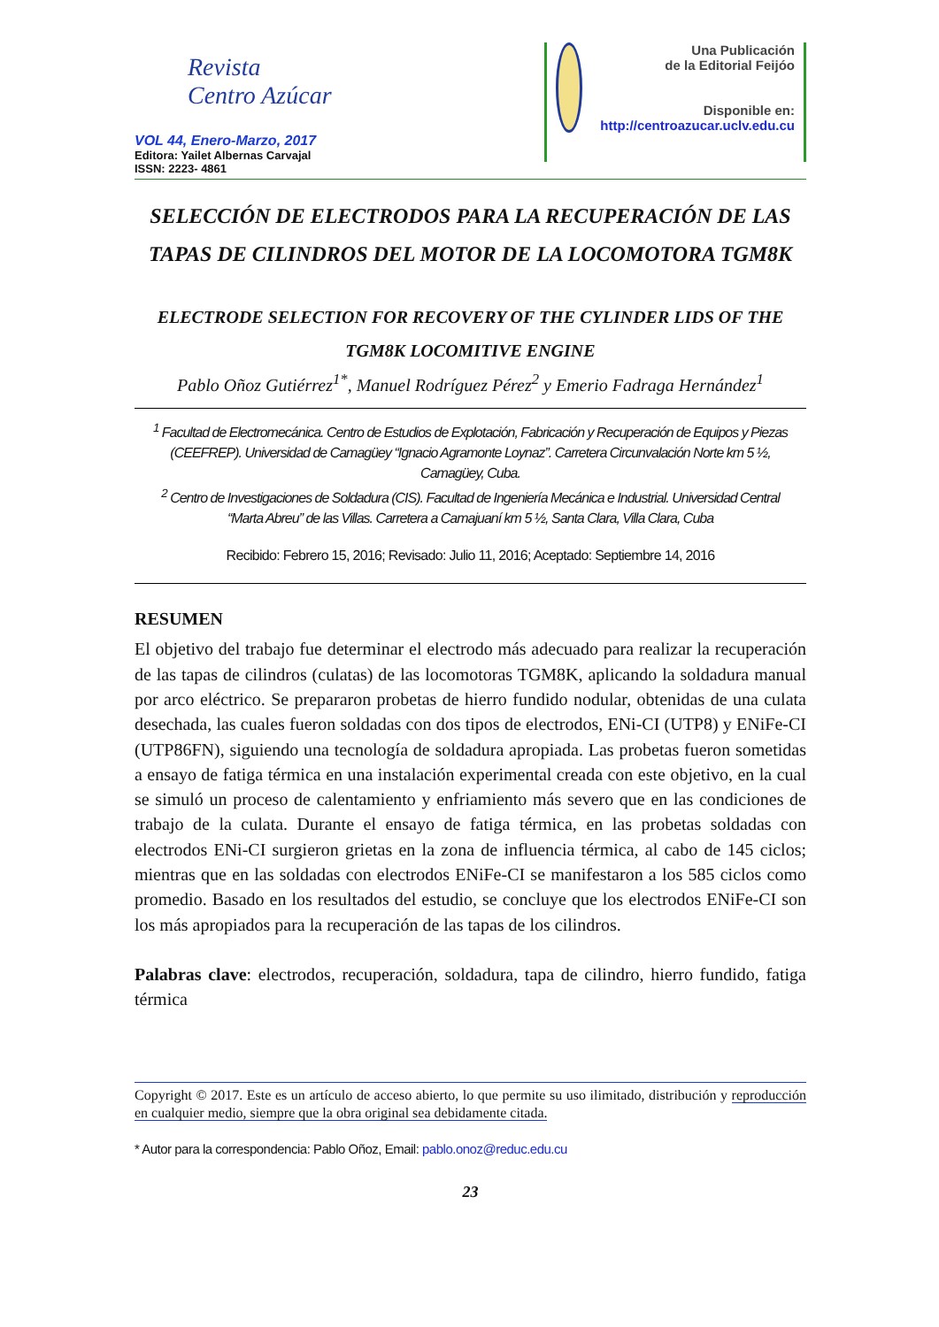Revista
Centro Azúcar
VOL 44, Enero-Marzo, 2017
Editora: Yailet Albernas Carvajal
ISSN: 2223- 4861
Una Publicación
de la Editorial Feijóo
Disponible en:
http://centroazucar.uclv.edu.cu
SELECCIÓN DE ELECTRODOS PARA LA RECUPERACIÓN DE LAS TAPAS DE CILINDROS DEL MOTOR DE LA LOCOMOTORA TGM8K
ELECTRODE SELECTION FOR RECOVERY OF THE CYLINDER LIDS OF THE TGM8K LOCOMITIVE ENGINE
Pablo Oñoz Gutiérrez<sup>1*</sup>, Manuel Rodríguez Pérez<sup>2</sup> y Emerio Fadraga Hernández<sup>1</sup>
<sup>1</sup> Facultad de Electromecánica. Centro de Estudios de Explotación, Fabricación y Recuperación de Equipos y Piezas (CEEFREP). Universidad de Camagüey “Ignacio Agramonte Loynaz”. Carretera Circunvalación Norte km 5 ½, Camagüey, Cuba.
<sup>2</sup> Centro de Investigaciones de Soldadura (CIS). Facultad de Ingeniería Mecánica e Industrial. Universidad Central “Marta Abreu” de las Villas. Carretera a Camajuaní km 5 ½, Santa Clara, Villa Clara, Cuba
Recibido: Febrero 15, 2016; Revisado: Julio 11, 2016; Aceptado: Septiembre 14, 2016
RESUMEN
El objetivo del trabajo fue determinar el electrodo más adecuado para realizar la recuperación de las tapas de cilindros (culatas) de las locomotoras TGM8K, aplicando la soldadura manual por arco eléctrico. Se prepararon probetas de hierro fundido nodular, obtenidas de una culata desechada, las cuales fueron soldadas con dos tipos de electrodos, ENi-CI (UTP8) y ENiFe-CI (UTP86FN), siguiendo una tecnología de soldadura apropiada. Las probetas fueron sometidas a ensayo de fatiga térmica en una instalación experimental creada con este objetivo, en la cual se simuló un proceso de calentamiento y enfriamiento más severo que en las condiciones de trabajo de la culata. Durante el ensayo de fatiga térmica, en las probetas soldadas con electrodos ENi-CI surgieron grietas en la zona de influencia térmica, al cabo de 145 ciclos; mientras que en las soldadas con electrodos ENiFe-CI se manifestaron a los 585 ciclos como promedio. Basado en los resultados del estudio, se concluye que los electrodos ENiFe-CI son los más apropiados para la recuperación de las tapas de los cilindros.
Palabras clave: electrodos, recuperación, soldadura, tapa de cilindro, hierro fundido, fatiga térmica
Copyright © 2017. Este es un artículo de acceso abierto, lo que permite su uso ilimitado, distribución y reproducción en cualquier medio, siempre que la obra original sea debidamente citada.
* Autor para la correspondencia: Pablo Oñoz, Email: pablo.onoz@reduc.edu.cu
23